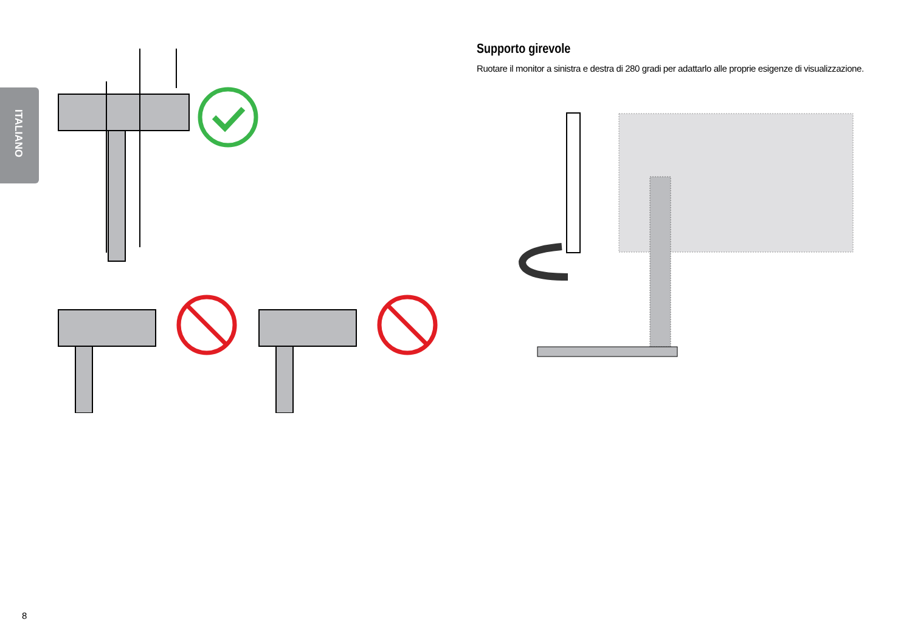ITALIANO
Supporto girevole
Ruotare il monitor a sinistra e destra di 280 gradi per adattarlo alle proprie esigenze di visualizzazione.
8